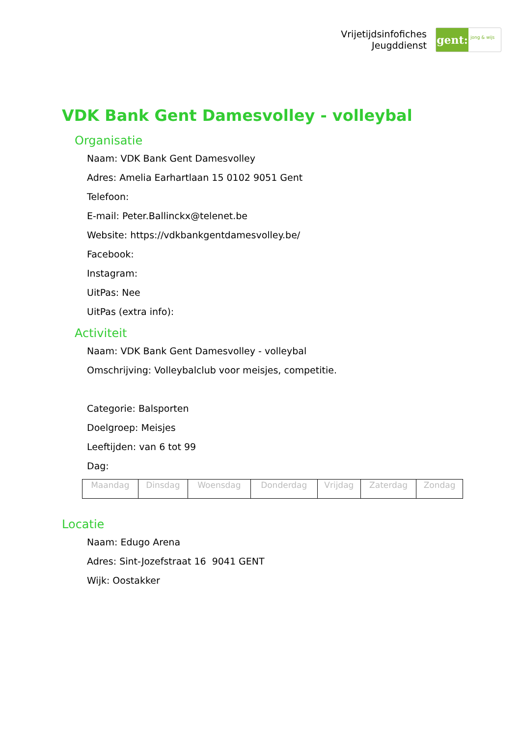Vrijetijdsinfofiches
Jeugddienst
gent:
jong & wijs
VDK Bank Gent Damesvolley - volleybal
Organisatie
Naam: VDK Bank Gent Damesvolley
Adres: Amelia Earhartlaan 15 0102 9051 Gent
Telefoon:
E-mail: Peter.Ballinckx@telenet.be
Website: https://vdkbankgentdamesvolley.be/
Facebook:
Instagram:
UitPas: Nee
UitPas (extra info):
Activiteit
Naam: VDK Bank Gent Damesvolley - volleybal
Omschrijving: Volleybalclub voor meisjes, competitie.
Categorie: Balsporten
Doelgroep: Meisjes
Leeftijden: van 6 tot 99
Dag:
| Maandag | Dinsdag | Woensdag | Donderdag | Vrijdag | Zaterdag | Zondag |
Locatie
Naam: Edugo Arena
Adres: Sint-Jozefstraat 16 9041 GENT
Wijk: Oostakker